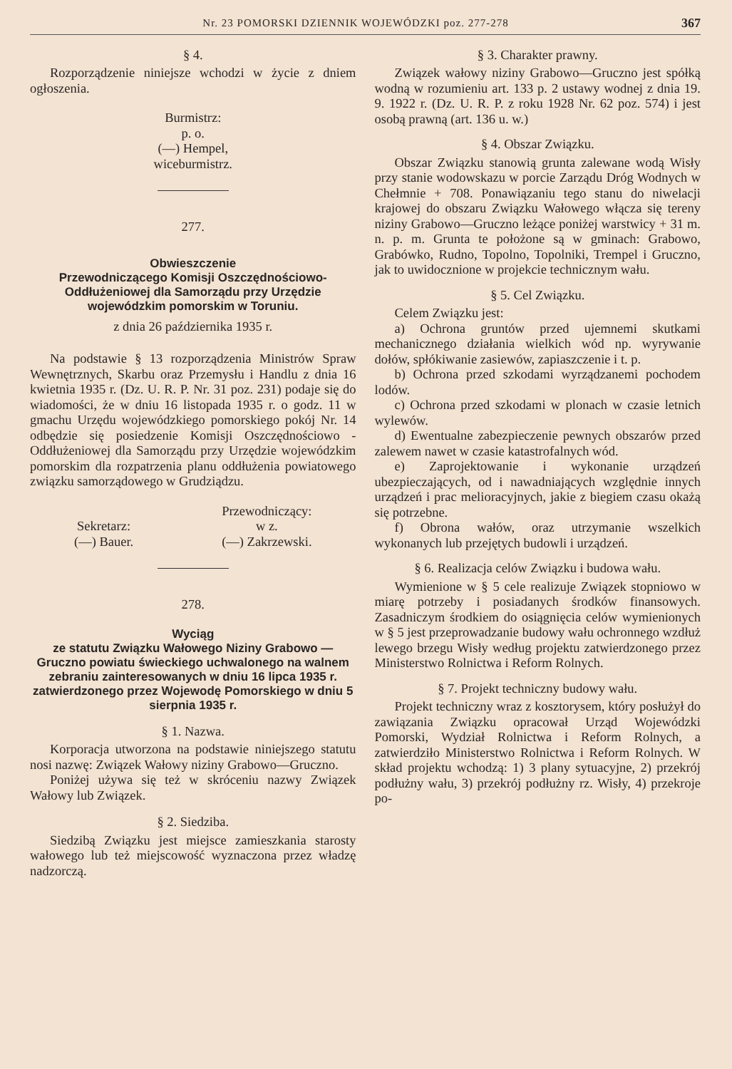Nr. 23 POMORSKI DZIENNIK WOJEWÓDZKI poz. 277-278 367
§ 4.
Rozporządzenie niniejsze wchodzi w życie z dniem ogłoszenia.
Burmistrz:
p. o.
(—) Hempel,
wiceburmistrz.
277.
Obwieszczenie
Przewodniczącego Komisji Oszczędnościowo-Oddłużeniowej dla Samorządu przy Urzędzie wojewódzkim pomorskim w Toruniu.
z dnia 26 października 1935 r.
Na podstawie § 13 rozporządzenia Ministrów Spraw Wewnętrznych, Skarbu oraz Przemysłu i Handlu z dnia 16 kwietnia 1935 r. (Dz. U. R. P. Nr. 31 poz. 231) podaje się do wiadomości, że w dniu 16 listopada 1935 r. o godz. 11 w gmachu Urzędu wojewódzkiego pomorskiego pokój Nr. 14 odbędzie się posiedzenie Komisji Oszczędnościowo - Oddłużeniowej dla Samorządu przy Urzędzie wojewódzkim pomorskim dla rozpatrzenia planu oddłużenia powiatowego związku samorządowego w Grudziądzu.
Sekretarz:
(—) Bauer.
Przewodniczący:
w z.
(—) Zakrzewski.
278.
Wyciąg
ze statutu Związku Wałowego Niziny Grabowo — Gruczno powiatu świeckiego uchwalonego na walnem zebraniu zainteresowanych w dniu 16 lipca 1935 r. zatwierdzonego przez Wojewodę Pomorskiego w dniu 5 sierpnia 1935 r.
§ 1. Nazwa.
Korporacja utworzona na podstawie niniejszego statutu nosi nazwę: Związek Wałowy niziny Grabowo—Gruczno.
Poniżej używa się też w skróceniu nazwy Związek Wałowy lub Związek.
§ 2. Siedziba.
Siedzibą Związku jest miejsce zamieszkania starosty wałowego lub też miejscowość wyznaczona przez władzę nadzorczą.
§ 3. Charakter prawny.
Związek wałowy niziny Grabowo—Gruczno jest spółką wodną w rozumieniu art. 133 p. 2 ustawy wodnej z dnia 19. 9. 1922 r. (Dz. U. R. P. z roku 1928 Nr. 62 poz. 574) i jest osobą prawną (art. 136 u. w.)
§ 4. Obszar Związku.
Obszar Związku stanowią grunta zalewane wodą Wisły przy stanie wodowskazu w porcie Zarządu Dróg Wodnych w Chełmnie + 708. Ponawiązaniu tego stanu do niwelacji krajowej do obszaru Związku Wałowego włącza się tereny niziny Grabowo—Gruczno leżące poniżej warstwicy + 31 m. n. p. m. Grunta te położone są w gminach: Grabowo, Grabówko, Rudno, Topolno, Topolniki, Trempel i Gruczno, jak to uwidocznione w projekcie technicznym wału.
§ 5. Cel Związku.
Celem Związku jest:
a) Ochrona gruntów przed ujemnemi skutkami mechanicznego działania wielkich wód np. wyrywanie dołów, spłókiwanie zasiewów, zapiaszczenie i t. p.
b) Ochrona przed szkodami wyrządzanemi pochodem lodów.
c) Ochrona przed szkodami w plonach w czasie letnich wylewów.
d) Ewentualne zabezpieczenie pewnych obszarów przed zalewem nawet w czasie katastrofalnych wód.
e) Zaprojektowanie i wykonanie urządzeń ubezpieczających, od i nawadniających względnie innych urządzeń i prac melioracyjnych, jakie z biegiem czasu okażą się potrzebne.
f) Obrona wałów, oraz utrzymanie wszelkich wykonanych lub przejętych budowli i urządzeń.
§ 6. Realizacja celów Związku i budowa wału.
Wymienione w § 5 cele realizuje Związek stopniowo w miarę potrzeby i posiadanych środków finansowych. Zasadniczym środkiem do osiągnięcia celów wymienionych w § 5 jest przeprowadzanie budowy wału ochronnego wzdłuż lewego brzegu Wisły według projektu zatwierdzonego przez Ministerstwo Rolnictwa i Reform Rolnych.
§ 7. Projekt techniczny budowy wału.
Projekt techniczny wraz z kosztorysem, który posłużył do zawiązania Związku opracował Urząd Wojewódzki Pomorski, Wydział Rolnictwa i Reform Rolnych, a zatwierdziło Ministerstwo Rolnictwa i Reform Rolnych. W skład projektu wchodzą: 1) 3 plany sytuacyjne, 2) przekrój podłużny wału, 3) przekrój podłużny rz. Wisły, 4) przekroje po-